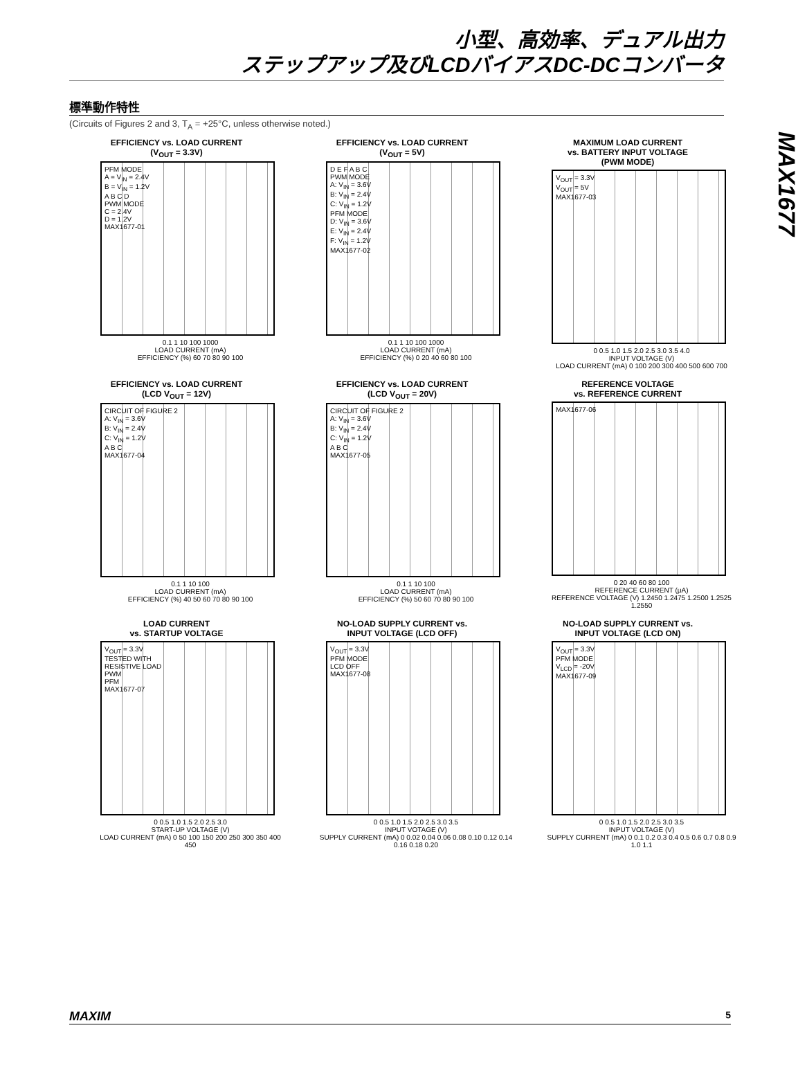小型、高効率、デュアル出力
ステップアップ及びLCDバイアスDC-DCコンバータ
MAX1677
標準動作特性
(Circuits of Figures 2 and 3, T<sub>A</sub> = +25°C, unless otherwise noted.)
EFFICIENCY vs. LOAD CURRENT
(V<sub>OUT</sub> = 3.3V)
PFM MODE
A = V<sub>IN</sub> = 2.4V
B = V<sub>IN</sub> = 1.2V
A B C D
PWM MODE
C = 2.4V
D = 1.2V
MAX1677-01
0.1 1 10 100 1000
LOAD CURRENT (mA)
EFFICIENCY (%) 60 70 80 90 100
EFFICIENCY vs. LOAD CURRENT
(V<sub>OUT</sub> = 5V)
D E F A B C
PWM MODE
A: V<sub>IN</sub> = 3.6V
B: V<sub>IN</sub> = 2.4V
C: V<sub>IN</sub> = 1.2V
PFM MODE
D: V<sub>IN</sub> = 3.6V
E: V<sub>IN</sub> = 2.4V
F: V<sub>IN</sub> = 1.2V
MAX1677-02
0.1 1 10 100 1000
LOAD CURRENT (mA)
EFFICIENCY (%) 0 20 40 60 80 100
MAXIMUM LOAD CURRENT
vs. BATTERY INPUT VOLTAGE
(PWM MODE)
V<sub>OUT</sub> = 3.3V
V<sub>OUT</sub> = 5V
MAX1677-03
0 0.5 1.0 1.5 2.0 2.5 3.0 3.5 4.0
INPUT VOLTAGE (V)
LOAD CURRENT (mA) 0 100 200 300 400 500 600 700
EFFICIENCY vs. LOAD CURRENT
(LCD V<sub>OUT</sub> = 12V)
CIRCUIT OF FIGURE 2
A: V<sub>IN</sub> = 3.6V
B: V<sub>IN</sub> = 2.4V
C: V<sub>IN</sub> = 1.2V
A B C
MAX1677-04
0.1 1 10 100
LOAD CURRENT (mA)
EFFICIENCY (%) 40 50 60 70 80 90 100
EFFICIENCY vs. LOAD CURRENT
(LCD V<sub>OUT</sub> = 20V)
CIRCUIT OF FIGURE 2
A: V<sub>IN</sub> = 3.6V
B: V<sub>IN</sub> = 2.4V
C: V<sub>IN</sub> = 1.2V
A B C
MAX1677-05
0.1 1 10 100
LOAD CURRENT (mA)
EFFICIENCY (%) 50 60 70 80 90 100
REFERENCE VOLTAGE
vs. REFERENCE CURRENT
MAX1677-06
0 20 40 60 80 100
REFERENCE CURRENT (μA)
REFERENCE VOLTAGE (V) 1.2450 1.2475 1.2500 1.2525 1.2550
LOAD CURRENT
vs. STARTUP VOLTAGE
V<sub>OUT</sub> = 3.3V
TESTED WITH
RESISTIVE LOAD
PWM
PFM
MAX1677-07
0 0.5 1.0 1.5 2.0 2.5 3.0
START-UP VOLTAGE (V)
LOAD CURRENT (mA) 0 50 100 150 200 250 300 350 400 450
NO-LOAD SUPPLY CURRENT vs.
INPUT VOLTAGE (LCD OFF)
V<sub>OUT</sub> = 3.3V
PFM MODE
LCD OFF
MAX1677-08
0 0.5 1.0 1.5 2.0 2.5 3.0 3.5
INPUT VOTAGE (V)
SUPPLY CURRENT (mA) 0 0.02 0.04 0.06 0.08 0.10 0.12 0.14 0.16 0.18 0.20
NO-LOAD SUPPLY CURRENT vs.
INPUT VOLTAGE (LCD ON)
V<sub>OUT</sub> = 3.3V
PFM MODE
V<sub>LCD</sub> = -20V
MAX1677-09
0 0.5 1.0 1.5 2.0 2.5 3.0 3.5
INPUT VOLTAGE (V)
SUPPLY CURRENT (mA) 0 0.1 0.2 0.3 0.4 0.5 0.6 0.7 0.8 0.9 1.0 1.1
MAXIM 5